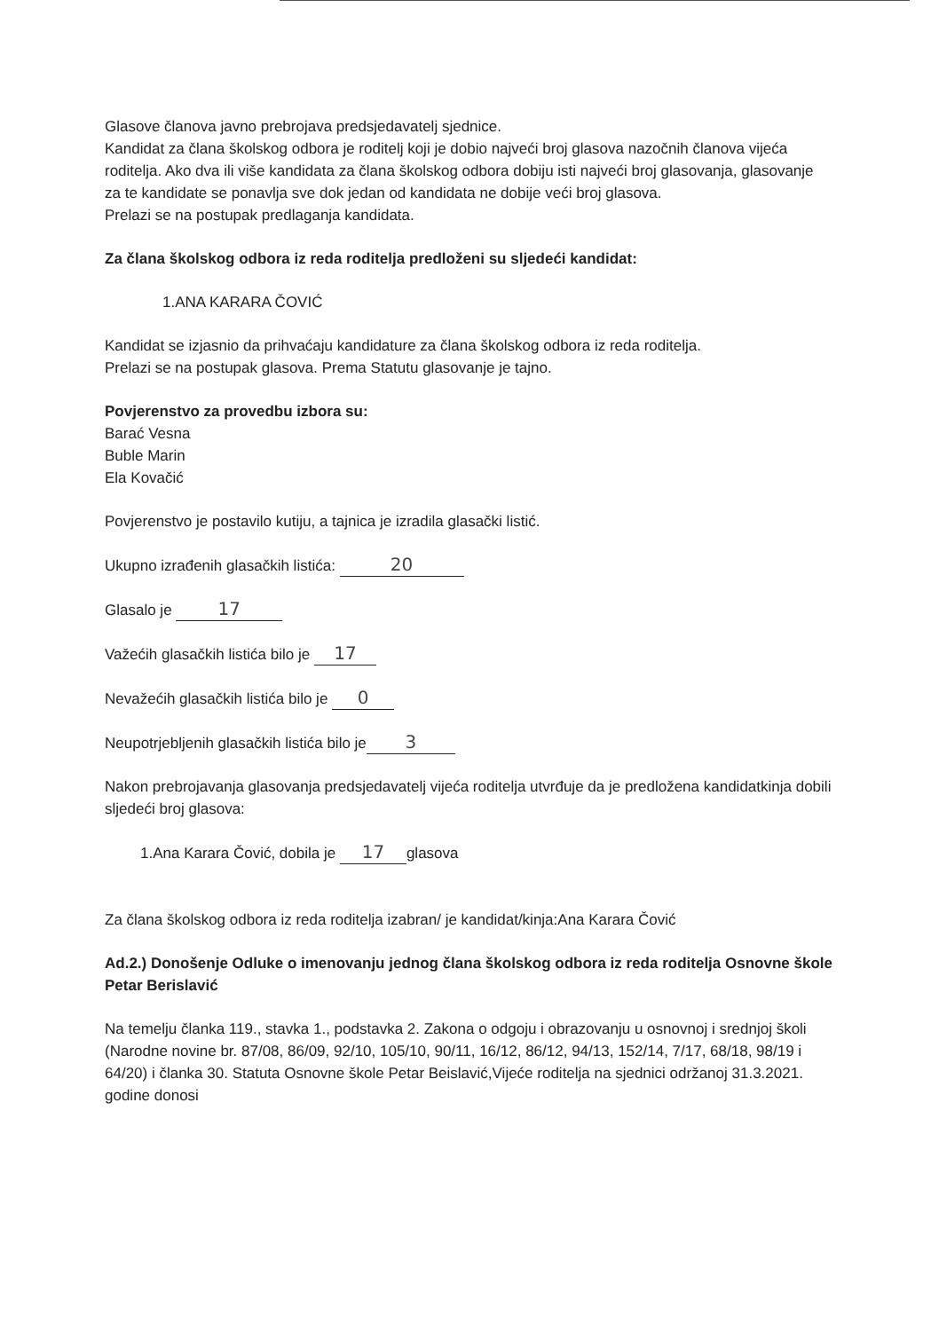Glasove članova javno prebrojava predsjedavatelj sjednice.
Kandidat za člana školskog odbora je roditelj koji je dobio najveći broj glasova nazočnih članova vijeća roditelja. Ako dva ili više kandidata za člana školskog odbora dobiju isti najveći broj glasovanja, glasovanje za te kandidate se ponavlja sve dok jedan od kandidata ne dobije veći broj glasova.
Prelazi se na postupak predlaganja kandidata.
Za člana školskog odbora iz reda roditelja predloženi su sljedeći kandidat:
1.ANA KARARA ČOVIĆ
Kandidat se izjasnio da prihvaćaju kandidature za člana školskog odbora iz reda roditelja.
Prelazi se na postupak glasova. Prema Statutu glasovanje je tajno.
Povjerenstvo za provedbu izbora su:
Barać Vesna
Buble Marin
Ela Kovačić
Povjerenstvo je postavilo kutiju, a tajnica je izradila glasački listić.
Ukupno izrađenih glasačkih listića: 20
Glasalo je 17
Važećih glasačkih listića bilo je 17
Nevažećih glasačkih listića bilo je 0
Neupotrjebljenih glasačkih listića bilo je 3
Nakon prebrojavanja glasovanja predsjedavatelj vijeća roditelja utvrđuje da je predložena kandidatkinja dobili sljedeći broj glasova:
1.Ana Karara Čović, dobila je 17 glasova
Za člana školskog odbora iz reda roditelja izabran/ je kandidat/kinja:Ana Karara Čović
Ad.2.) Donošenje Odluke o imenovanju jednog člana školskog odbora iz reda roditelja Osnovne škole Petar Berislavić
Na temelju članka 119., stavka 1., podstavka 2. Zakona o odgoju i obrazovanju u osnovnoj i srednjoj školi (Narodne novine br. 87/08, 86/09, 92/10, 105/10, 90/11, 16/12, 86/12, 94/13, 152/14, 7/17, 68/18, 98/19 i 64/20) i članka 30. Statuta Osnovne škole Petar Beislavić,Vijeće roditelja na sjednici održanoj 31.3.2021. godine donosi